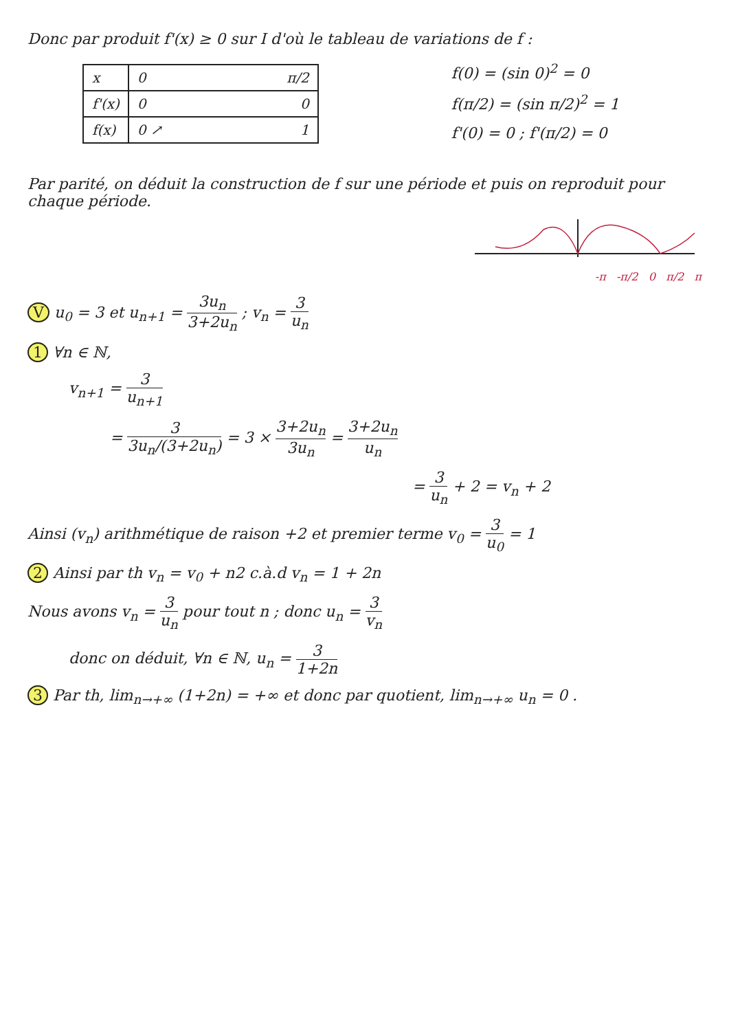Donc par produit f'(x) ≥ 0 sur I d'où le tableau de variations de f :
| x | 0 π/2 |
| f'(x) | 0 0 |
| f(x) | 0 ↗ 1 |
f(0) = (sin 0)<sup>2</sup> = 0
f(π/2) = (sin π/2)<sup>2</sup> = 1
f'(0) = 0 ; f'(π/2) = 0
Par parité, on déduit la construction de f sur une période et puis on reproduit pour chaque période.
-π -π/2 0 π/2 π
V u<sub>0</sub> = 3 et u<sub>n+1</sub> = 3u<sub>n</sub> 3+2u<sub>n</sub> ; v<sub>n</sub> = 3 u<sub>n</sub>
1 ∀n ∈ ℕ,
v<sub>n+1</sub> = 3 u<sub>n+1</sub>
= 3 3u<sub>n</sub>/(3+2u<sub>n</sub>) = 3 × 3+2u<sub>n</sub> 3u<sub>n</sub> = 3+2u<sub>n</sub> u<sub>n</sub>
= 3 u<sub>n</sub> + 2 = v<sub>n</sub> + 2
Ainsi (v<sub>n</sub>) arithmétique de raison +2 et premier terme v<sub>0</sub> = 3 u<sub>0</sub> = 1
2 Ainsi par th v<sub>n</sub> = v<sub>0</sub> + n2 c.à.d v<sub>n</sub> = 1 + 2n
Nous avons v<sub>n</sub> = 3 u<sub>n</sub> pour tout n ; donc u<sub>n</sub> = 3 v<sub>n</sub>
donc on déduit, ∀n ∈ ℕ, u<sub>n</sub> = 3 1+2n
3 Par th, lim<sub>n→+∞</sub> (1+2n) = +∞ et donc par quotient, lim<sub>n→+∞</sub> u<sub>n</sub> = 0 .